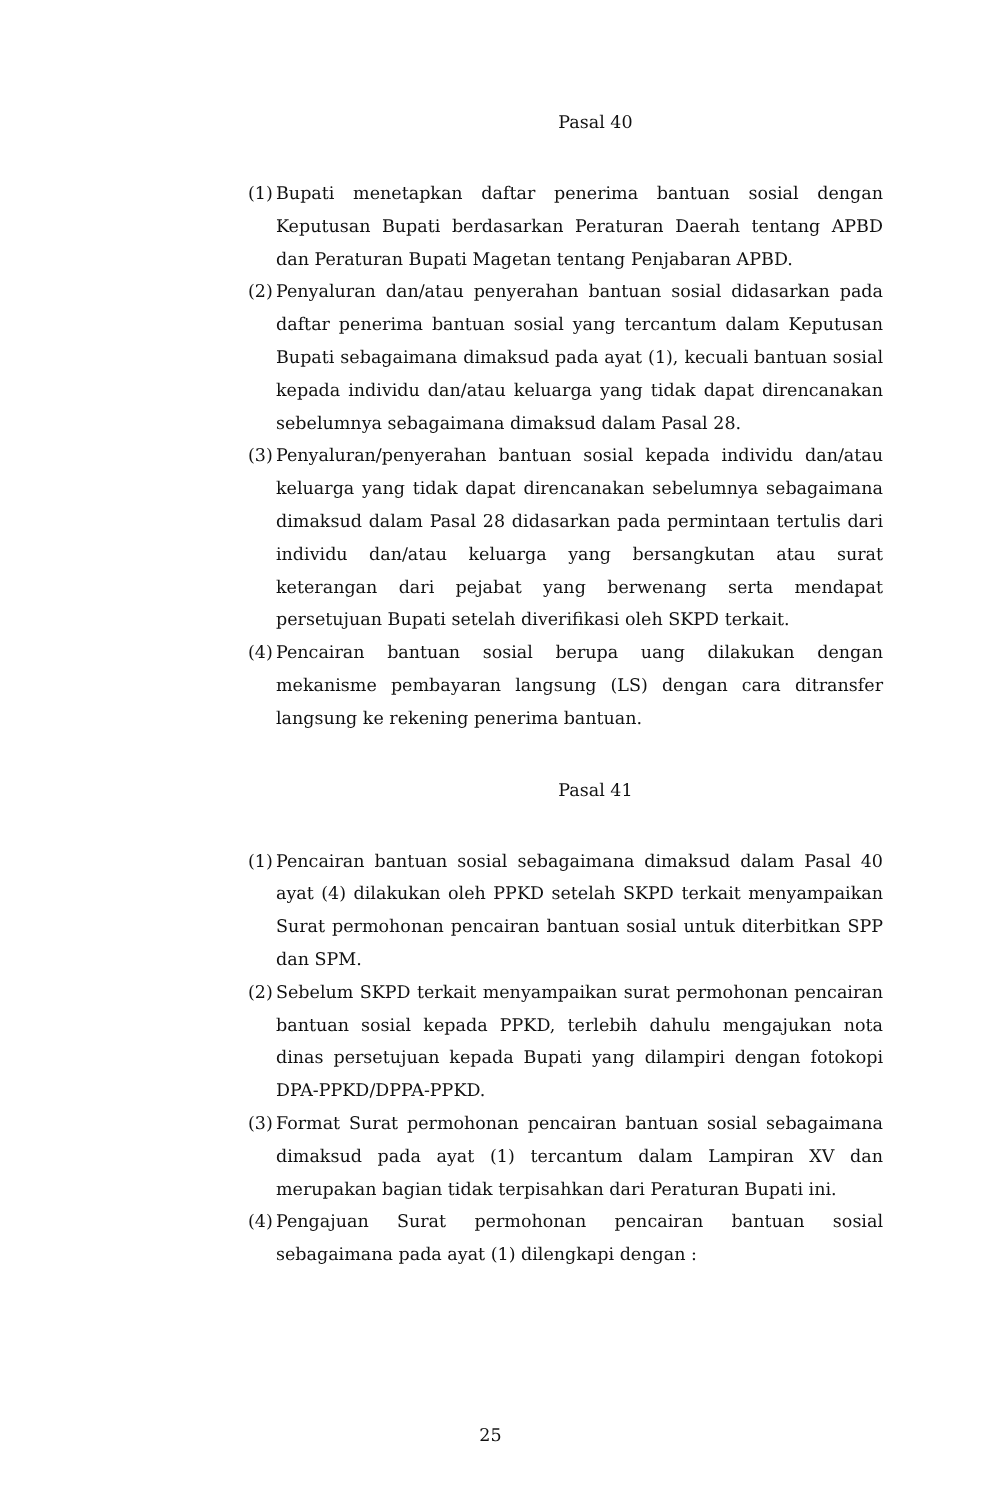Pasal 40
(1) Bupati menetapkan daftar penerima bantuan sosial dengan Keputusan Bupati berdasarkan Peraturan Daerah tentang APBD dan Peraturan Bupati Magetan tentang Penjabaran APBD.
(2) Penyaluran dan/atau penyerahan bantuan sosial didasarkan pada daftar penerima bantuan sosial yang tercantum dalam Keputusan Bupati sebagaimana dimaksud pada ayat (1), kecuali bantuan sosial kepada individu dan/atau keluarga yang tidak dapat direncanakan sebelumnya sebagaimana dimaksud dalam Pasal 28.
(3) Penyaluran/penyerahan bantuan sosial kepada individu dan/atau keluarga yang tidak dapat direncanakan sebelumnya sebagaimana dimaksud dalam Pasal 28 didasarkan pada permintaan tertulis dari individu dan/atau keluarga yang bersangkutan atau surat keterangan dari pejabat yang berwenang serta mendapat persetujuan Bupati setelah diverifikasi oleh SKPD terkait.
(4) Pencairan bantuan sosial berupa uang dilakukan dengan mekanisme pembayaran langsung (LS) dengan cara ditransfer langsung ke rekening penerima bantuan.
Pasal 41
(1) Pencairan bantuan sosial sebagaimana dimaksud dalam Pasal 40 ayat (4) dilakukan oleh PPKD setelah SKPD terkait menyampaikan Surat permohonan pencairan bantuan sosial untuk diterbitkan SPP dan SPM.
(2) Sebelum SKPD terkait menyampaikan surat permohonan pencairan bantuan sosial kepada PPKD, terlebih dahulu mengajukan nota dinas persetujuan kepada Bupati yang dilampiri dengan fotokopi DPA-PPKD/DPPA-PPKD.
(3) Format Surat permohonan pencairan bantuan sosial sebagaimana dimaksud pada ayat (1) tercantum dalam Lampiran XV dan merupakan bagian tidak terpisahkan dari Peraturan Bupati ini.
(4) Pengajuan Surat permohonan pencairan bantuan sosial sebagaimana pada ayat (1) dilengkapi dengan :
25